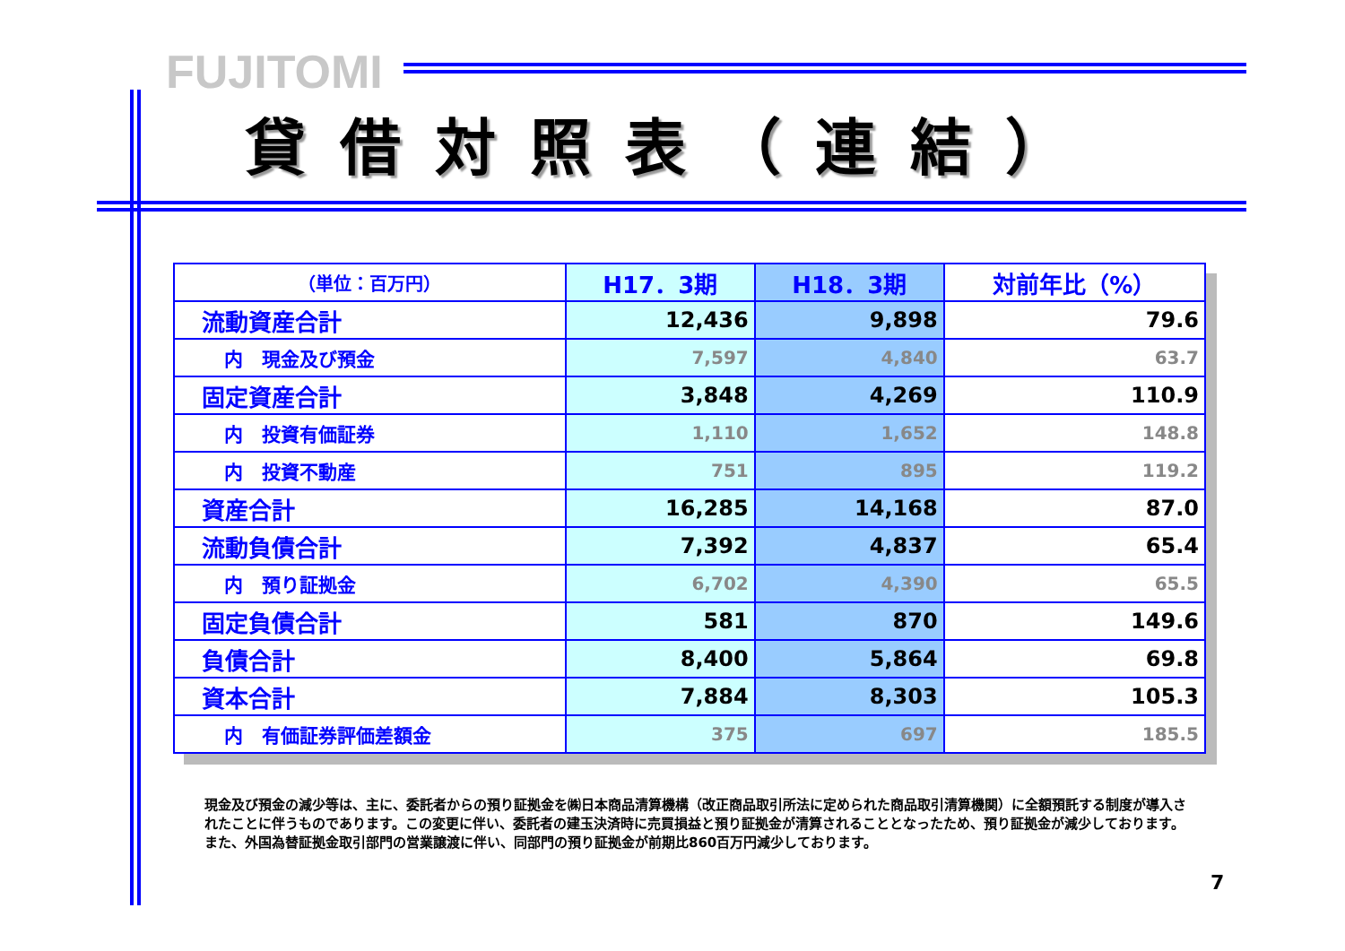FUJITOMI
貸借対照表（連結）
| （単位：百万円） | H17．3期 | H18．3期 | 対前年比（%） |
| --- | --- | --- | --- |
| 流動資産合計 | 12,436 | 9,898 | 79.6 |
| 内 現金及び預金 | 7,597 | 4,840 | 63.7 |
| 固定資産合計 | 3,848 | 4,269 | 110.9 |
| 内 投資有価証券 | 1,110 | 1,652 | 148.8 |
| 内 投資不動産 | 751 | 895 | 119.2 |
| 資産合計 | 16,285 | 14,168 | 87.0 |
| 流動負債合計 | 7,392 | 4,837 | 65.4 |
| 内 預り証拠金 | 6,702 | 4,390 | 65.5 |
| 固定負債合計 | 581 | 870 | 149.6 |
| 負債合計 | 8,400 | 5,864 | 69.8 |
| 資本合計 | 7,884 | 8,303 | 105.3 |
| 内 有価証券評価差額金 | 375 | 697 | 185.5 |
現金及び預金の減少等は、主に、委託者からの預り証拠金を㈱日本商品清算機構（改正商品取引所法に定められた商品取引清算機関）に全額預託する制度が導入されたことに伴うものであります。この変更に伴い、委託者の建玉決済時に売買損益と預り証拠金が清算されることとなったため、預り証拠金が減少しております。
また、外国為替証拠金取引部門の営業譲渡に伴い、同部門の預り証拠金が前期比860百万円減少しております。
7